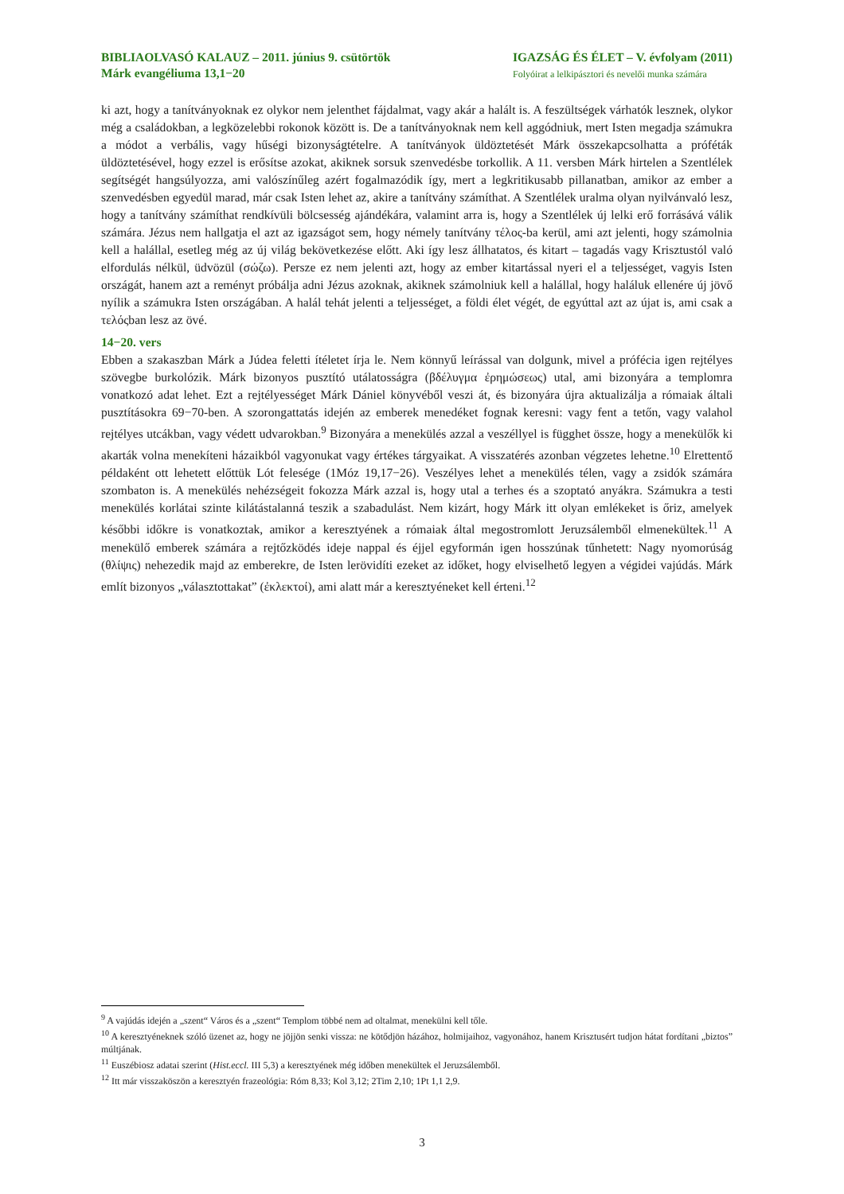BIBLIAOLVASÓ KALAUZ – 2011. június 9. csütörtök
Márk evangéliuma 13,1−20
IGAZSÁG ÉS ÉLET – V. évfolyam (2011)
Folyóirat a lelkipásztori és nevelői munka számára
ki azt, hogy a tanítványoknak ez olykor nem jelenthet fájdalmat, vagy akár a halált is. A feszültségek várhatók lesznek, olykor még a családokban, a legközelebbi rokonok között is. De a tanítványoknak nem kell aggódniuk, mert Isten megadja számukra a módot a verbális, vagy hűségi bizonyságtételre. A tanítványok üldöztetését Márk összekapcsolhatta a próféták üldöztetésével, hogy ezzel is erősítse azokat, akiknek sorsuk szenvedésbe torkollik. A 11. versben Márk hirtelen a Szentlélek segítségét hangsúlyozza, ami valószínűleg azért fogalmazódik így, mert a legkritikusabb pillanatban, amikor az ember a szenvedésben egyedül marad, már csak Isten lehet az, akire a tanítvány számíthat. A Szentlélek uralma olyan nyilvánvaló lesz, hogy a tanítvány számíthat rendkívüli bölcsesség ajándékára, valamint arra is, hogy a Szentlélek új lelki erő forrásává válik számára. Jézus nem hallgatja el azt az igazságot sem, hogy némely tanítvány τέλος-ba kerül, ami azt jelenti, hogy számolnia kell a halállal, esetleg még az új világ bekövetkezése előtt. Aki így lesz állhatatos, és kitart – tagadás vagy Krisztustól való elfordulás nélkül, üdvözül (σώζω). Persze ez nem jelenti azt, hogy az ember kitartással nyeri el a teljességet, vagyis Isten országát, hanem azt a reményt próbálja adni Jézus azoknak, akiknek számolniuk kell a halállal, hogy haláluk ellenére új jövő nyílik a számukra Isten országában. A halál tehát jelenti a teljességet, a földi élet végét, de egyúttal azt az újat is, ami csak a τελόςban lesz az övé.
14−20. vers
Ebben a szakaszban Márk a Júdea feletti ítéletet írja le. Nem könnyű leírással van dolgunk, mivel a prófécia igen rejtélyes szövegbe burkolózik. Márk bizonyos pusztító utálatosságra (βδέλυγμα ἐρημώσεως) utal, ami bizonyára a templomra vonatkozó adat lehet. Ezt a rejtélyességet Márk Dániel könyvéből veszi át, és bizonyára újra aktualizálja a rómaiak általi pusztításokra 69−70-ben. A szorongattatás idején az emberek menedéket fognak keresni: vagy fent a tetőn, vagy valahol rejtélyes utcákban, vagy védett udvarokban.<sup>9</sup> Bizonyára a menekülés azzal a veszéllyel is függhet össze, hogy a menekülők ki akarták volna menekíteni házaikból vagyonukat vagy értékes tárgyaikat. A visszatérés azonban végzetes lehetne.<sup>10</sup> Elrettentő példaként ott lehetett előttük Lót felesége (1Móz 19,17−26). Veszélyes lehet a menekülés télen, vagy a zsidók számára szombaton is. A menekülés nehézségeit fokozza Márk azzal is, hogy utal a terhes és a szoptató anyákra. Számukra a testi menekülés korlátai szinte kilátástalanná teszik a szabadulást. Nem kizárt, hogy Márk itt olyan emlékeket is őriz, amelyek későbbi időkre is vonatkoztak, amikor a keresztyének a rómaiak által megostromlott Jeruzsálemből elmenekültek.<sup>11</sup> A menekülő emberek számára a rejtőzködés ideje nappal és éjjel egyformán igen hosszúnak tűnhetett: Nagy nyomorúság (θλίψις) nehezedik majd az emberekre, de Isten lerövidíti ezeket az időket, hogy elviselhető legyen a végidei vajúdás. Márk említ bizonyos „választottakat” (ἐκλεκτοί), ami alatt már a keresztyéneket kell érteni.<sup>12</sup>
<sup>9</sup> A vajúdás idején a „szent“ Város és a „szent“ Templom többé nem ad oltalmat, menekülni kell tőle.
<sup>10</sup> A keresztyéneknek szóló üzenet az, hogy ne jöjjön senki vissza: ne kötődjön házához, holmijaihoz, vagyonához, hanem Krisztusért tudjon hátat fordítani „biztos” múltjának.
<sup>11</sup> Euszébiosz adatai szerint (Hist.eccl. III 5,3) a keresztyének még időben menekültek el Jeruzsálemből.
<sup>12</sup> Itt már visszaköszön a keresztyén frazeológia: Róm 8,33; Kol 3,12; 2Tim 2,10; 1Pt 1,1 2,9.
3